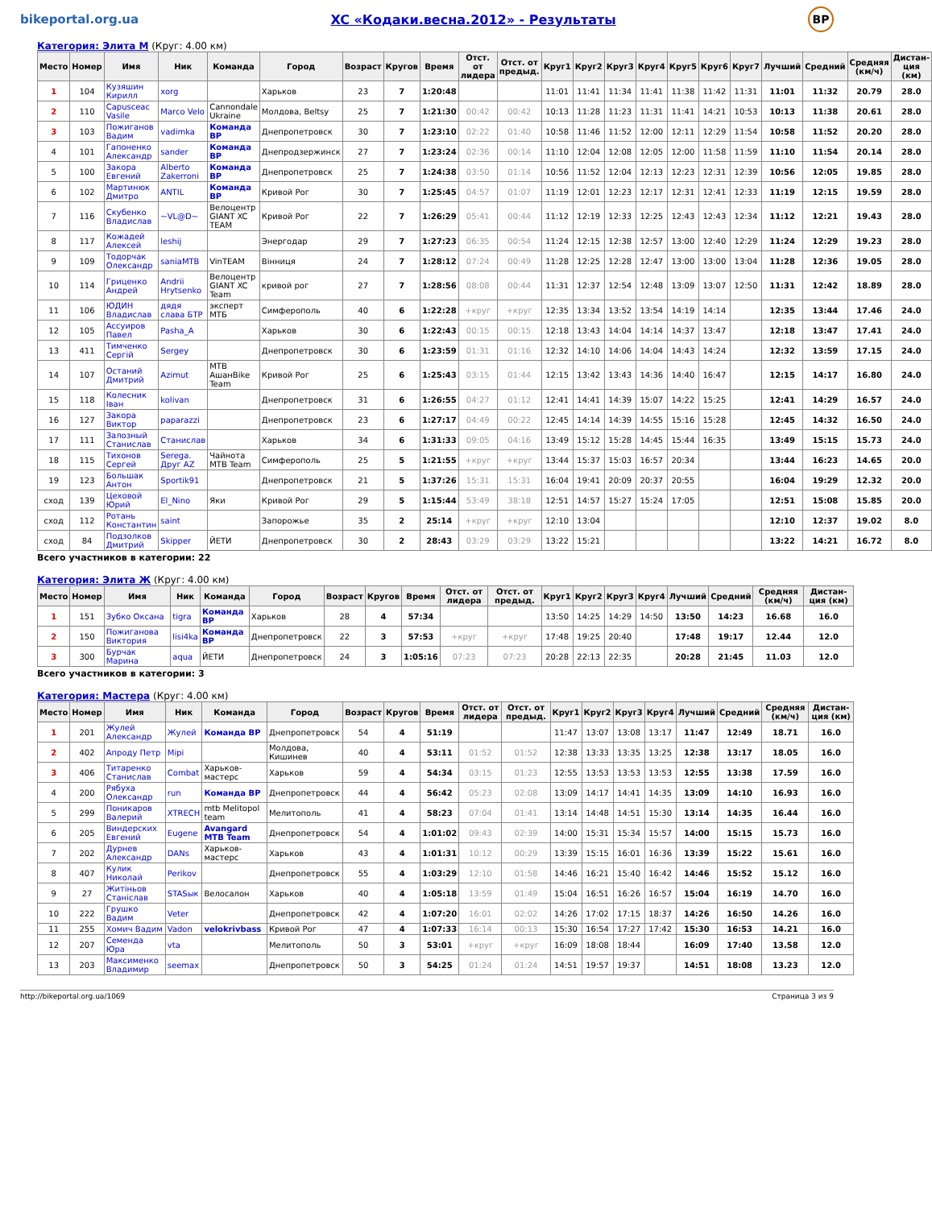bikeportal.org.ua
XC «Кодаки.весна.2012» - Результаты
BP
Категория: Элита М (Круг: 4.00 км)
| Место | Номер | Имя | Ник | Команда | Город | Возраст | Кругов | Время | Отст. от лидера | Отст. от предыд. | Круг1 | Круг2 | Круг3 | Круг4 | Круг5 | Круг6 | Круг7 | Лучший | Средний | Средняя (км/ч) | Дистан-ция (км) |
| --- | --- | --- | --- | --- | --- | --- | --- | --- | --- | --- | --- | --- | --- | --- | --- | --- | --- | --- | --- | --- | --- |
| 1 | 104 | Кузяшин Кирилл | xorg | | Харьков | 23 | 7 | 1:20:48 | | | 11:01 | 11:41 | 11:34 | 11:41 | 11:38 | 11:42 | 11:31 | 11:01 | 11:32 | 20.79 | 28.0 |
| 2 | 110 | Capusceac Vasile | Marco Velo | Cannondale Ukraine | Молдова, Beltsy | 25 | 7 | 1:21:30 | 00:42 | 00:42 | 10:13 | 11:28 | 11:23 | 11:31 | 11:41 | 14:21 | 10:53 | 10:13 | 11:38 | 20.61 | 28.0 |
| 3 | 103 | Пожиганов Вадим | vadimka | Команда BP | Днепропетровск | 30 | 7 | 1:23:10 | 02:22 | 01:40 | 10:58 | 11:46 | 11:52 | 12:00 | 12:11 | 12:29 | 11:54 | 10:58 | 11:52 | 20.20 | 28.0 |
| 4 | 101 | Гапоненко Александр | sander | Команда BP | Днепродзержинск | 27 | 7 | 1:23:24 | 02:36 | 00:14 | 11:10 | 12:04 | 12:08 | 12:05 | 12:00 | 11:58 | 11:59 | 11:10 | 11:54 | 20.14 | 28.0 |
| 5 | 100 | Закора Евгений | Alberto Zakerroni | Команда BP | Днепропетровск | 25 | 7 | 1:24:38 | 03:50 | 01:14 | 10:56 | 11:52 | 12:04 | 12:13 | 12:23 | 12:31 | 12:39 | 10:56 | 12:05 | 19.85 | 28.0 |
| 6 | 102 | Мартинюк Дмитро | ANTIL | Команда BP | Кривой Рог | 30 | 7 | 1:25:45 | 04:57 | 01:07 | 11:19 | 12:01 | 12:23 | 12:17 | 12:31 | 12:41 | 12:33 | 11:19 | 12:15 | 19.59 | 28.0 |
| 7 | 116 | Скубенко Владислав | ~VL@D~ | Велоцентр GIANT XC TEAM | Кривой Рог | 22 | 7 | 1:26:29 | 05:41 | 00:44 | 11:12 | 12:19 | 12:33 | 12:25 | 12:43 | 12:43 | 12:34 | 11:12 | 12:21 | 19.43 | 28.0 |
| 8 | 117 | Кожадей Алексей | leshij | | Энергодар | 29 | 7 | 1:27:23 | 06:35 | 00:54 | 11:24 | 12:15 | 12:38 | 12:57 | 13:00 | 12:40 | 12:29 | 11:24 | 12:29 | 19.23 | 28.0 |
| 9 | 109 | Тодорчак Олександр | saniaMTB | VinTEAM | Вінниця | 24 | 7 | 1:28:12 | 07:24 | 00:49 | 11:28 | 12:25 | 12:28 | 12:47 | 13:00 | 13:00 | 13:04 | 11:28 | 12:36 | 19.05 | 28.0 |
| 10 | 114 | Гриценко Андрей | Andrii Hrytsenko | Велоцентр GIANT XC Team | кривой рог | 27 | 7 | 1:28:56 | 08:08 | 00:44 | 11:31 | 12:37 | 12:54 | 12:48 | 13:09 | 13:07 | 12:50 | 11:31 | 12:42 | 18.89 | 28.0 |
| 11 | 106 | ЮДИН Владислав | дядя слава БТР | эксперт МТБ | Симферополь | 40 | 6 | 1:22:28 | +круг | +круг | 12:35 | 13:34 | 13:52 | 13:54 | 14:19 | 14:14 | | 12:35 | 13:44 | 17.46 | 24.0 |
| 12 | 105 | Ассуиров Павел | Pasha_A | | Харьков | 30 | 6 | 1:22:43 | 00:15 | 00:15 | 12:18 | 13:43 | 14:04 | 14:14 | 14:37 | 13:47 | | 12:18 | 13:47 | 17.41 | 24.0 |
| 13 | 411 | Тимченко Сергій | Sergey | | Днепропетровск | 30 | 6 | 1:23:59 | 01:31 | 01:16 | 12:32 | 14:10 | 14:06 | 14:04 | 14:43 | 14:24 | | 12:32 | 13:59 | 17.15 | 24.0 |
| 14 | 107 | Останий Дмитрий | Azimut | MTB АшанBike Team | Кривой Рог | 25 | 6 | 1:25:43 | 03:15 | 01:44 | 12:15 | 13:42 | 13:43 | 14:36 | 14:40 | 16:47 | | 12:15 | 14:17 | 16.80 | 24.0 |
| 15 | 118 | Колесник Іван | kolivan | | Днепропетровск | 31 | 6 | 1:26:55 | 04:27 | 01:12 | 12:41 | 14:41 | 14:39 | 15:07 | 14:22 | 15:25 | | 12:41 | 14:29 | 16.57 | 24.0 |
| 16 | 127 | Закора Виктор | paparazzi | | Днепропетровск | 23 | 6 | 1:27:17 | 04:49 | 00:22 | 12:45 | 14:14 | 14:39 | 14:55 | 15:16 | 15:28 | | 12:45 | 14:32 | 16.50 | 24.0 |
| 17 | 111 | Залозный Станислав | Станислав | | Харьков | 34 | 6 | 1:31:33 | 09:05 | 04:16 | 13:49 | 15:12 | 15:28 | 14:45 | 15:44 | 16:35 | | 13:49 | 15:15 | 15.73 | 24.0 |
| 18 | 115 | Тихонов Сергей | Serega. Друг AZ | Чайнота MTB Team | Симферополь | 25 | 5 | 1:21:55 | +круг | +круг | 13:44 | 15:37 | 15:03 | 16:57 | 20:34 | | | 13:44 | 16:23 | 14.65 | 20.0 |
| 19 | 123 | Большак Антон | Sportik91 | | Днепропетровск | 21 | 5 | 1:37:26 | 15:31 | 15:31 | 16:04 | 19:41 | 20:09 | 20:37 | 20:55 | | | 16:04 | 19:29 | 12.32 | 20.0 |
| сход | 139 | Цеховой Юрий | El_Nino | Яки | Кривой Рог | 29 | 5 | 1:15:44 | 53:49 | 38:18 | 12:51 | 14:57 | 15:27 | 15:24 | 17:05 | | | 12:51 | 15:08 | 15.85 | 20.0 |
| сход | 112 | Ротань Константин | saint | | Запорожье | 35 | 2 | 25:14 | +круг | +круг | 12:10 | 13:04 | | | | | | 12:10 | 12:37 | 19.02 | 8.0 |
| сход | 84 | Подзолков Дмитрий | Skipper | ЙЕТИ | Днепропетровск | 30 | 2 | 28:43 | 03:29 | 03:29 | 13:22 | 15:21 | | | | | | 13:22 | 14:21 | 16.72 | 8.0 |
Всего участников в категории: 22
Категория: Элита Ж (Круг: 4.00 км)
| Место | Номер | Имя | Ник | Команда | Город | Возраст | Кругов | Время | Отст. от лидера | Отст. от предыд. | Круг1 | Круг2 | Круг3 | Круг4 | Лучший | Средний | Средняя (км/ч) | Дистан-ция (км) |
| --- | --- | --- | --- | --- | --- | --- | --- | --- | --- | --- | --- | --- | --- | --- | --- | --- | --- | --- |
| 1 | 151 | Зубко Оксана | tigra | Команда BP | Харьков | 28 | 4 | 57:34 | | | 13:50 | 14:25 | 14:29 | 14:50 | 13:50 | 14:23 | 16.68 | 16.0 |
| 2 | 150 | Пожиганова Виктория | lisi4ka | Команда BP | Днепропетровск | 22 | 3 | 57:53 | +круг | +круг | 17:48 | 19:25 | 20:40 | | 17:48 | 19:17 | 12.44 | 12.0 |
| 3 | 300 | Бурчак Марина | aqua | ЙЕТИ | Днепропетровск | 24 | 3 | 1:05:16 | 07:23 | 07:23 | 20:28 | 22:13 | 22:35 | | 20:28 | 21:45 | 11.03 | 12.0 |
Всего участников в категории: 3
Категория: Мастера (Круг: 4.00 км)
| Место | Номер | Имя | Ник | Команда | Город | Возраст | Кругов | Время | Отст. от лидера | Отст. от предыд. | Круг1 | Круг2 | Круг3 | Круг4 | Лучший | Средний | Средняя (км/ч) | Дистан-ция (км) |
| --- | --- | --- | --- | --- | --- | --- | --- | --- | --- | --- | --- | --- | --- | --- | --- | --- | --- | --- |
| 1 | 201 | Жулей Александр | Жулей | Команда BP | Днепропетровск | 54 | 4 | 51:19 | | | 11:47 | 13:07 | 13:08 | 13:17 | 11:47 | 12:49 | 18.71 | 16.0 |
| 2 | 402 | Апроду Петр | Mipi | | Молдова, Кишинев | 40 | 4 | 53:11 | 01:52 | 01:52 | 12:38 | 13:33 | 13:35 | 13:25 | 12:38 | 13:17 | 18.05 | 16.0 |
| 3 | 406 | Титаренко Станислав | Combat | Харьков-мастерс | Харьков | 59 | 4 | 54:34 | 03:15 | 01:23 | 12:55 | 13:53 | 13:53 | 13:53 | 12:55 | 13:38 | 17.59 | 16.0 |
| 4 | 200 | Рябуха Олександр | run | Команда BP | Днепропетровск | 44 | 4 | 56:42 | 05:23 | 02:08 | 13:09 | 14:17 | 14:41 | 14:35 | 13:09 | 14:10 | 16.93 | 16.0 |
| 5 | 299 | Поникаров Валерий | XTRECH | mtb Melitopol team | Мелитополь | 41 | 4 | 58:23 | 07:04 | 01:41 | 13:14 | 14:48 | 14:51 | 15:30 | 13:14 | 14:35 | 16.44 | 16.0 |
| 6 | 205 | Виндерских Евгений | Eugene | Avangard MTB Team | Днепропетровск | 54 | 4 | 1:01:02 | 09:43 | 02:39 | 14:00 | 15:31 | 15:34 | 15:57 | 14:00 | 15:15 | 15.73 | 16.0 |
| 7 | 202 | Дурнев Александр | DANs | Харьков-мастерс | Харьков | 43 | 4 | 1:01:31 | 10:12 | 00:29 | 13:39 | 15:15 | 16:01 | 16:36 | 13:39 | 15:22 | 15.61 | 16.0 |
| 8 | 407 | Кулик Николай | Perikov | | Днепропетровск | 55 | 4 | 1:03:29 | 12:10 | 01:58 | 14:46 | 16:21 | 15:40 | 16:42 | 14:46 | 15:52 | 15.12 | 16.0 |
| 9 | 27 | Житіньов Станіслав | STASык | Велосалон | Харьков | 40 | 4 | 1:05:18 | 13:59 | 01:49 | 15:04 | 16:51 | 16:26 | 16:57 | 15:04 | 16:19 | 14.70 | 16.0 |
| 10 | 222 | Грушко Вадим | Veter | | Днепропетровск | 42 | 4 | 1:07:20 | 16:01 | 02:02 | 14:26 | 17:02 | 17:15 | 18:37 | 14:26 | 16:50 | 14.26 | 16.0 |
| 11 | 255 | Хомич Вадим | Vadon | velokrivbass | Кривой Рог | 47 | 4 | 1:07:33 | 16:14 | 00:13 | 15:30 | 16:54 | 17:27 | 17:42 | 15:30 | 16:53 | 14.21 | 16.0 |
| 12 | 207 | Семенда Юра | vta | | Мелитополь | 50 | 3 | 53:01 | +круг | +круг | 16:09 | 18:08 | 18:44 | | 16:09 | 17:40 | 13.58 | 12.0 |
| 13 | 203 | Максименко Владимир | seemax | | Днепропетровск | 50 | 3 | 54:25 | 01:24 | 01:24 | 14:51 | 19:57 | 19:37 | | 14:51 | 18:08 | 13.23 | 12.0 |
http://bikeportal.org.ua/1069 Страница 3 из 9